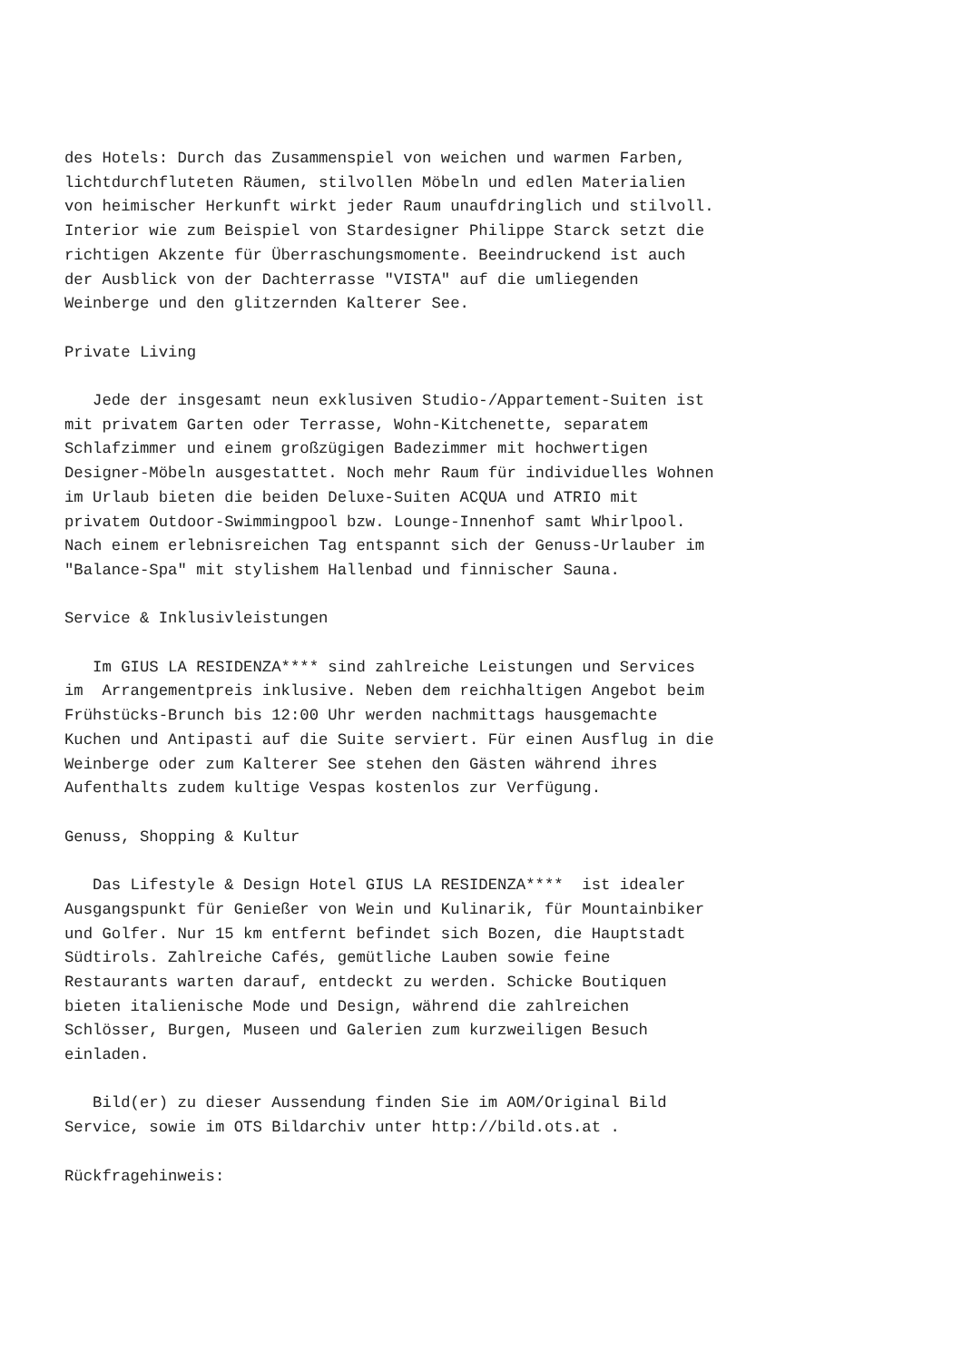des Hotels: Durch das Zusammenspiel von weichen und warmen Farben,
lichtdurchfluteten Räumen, stilvollen Möbeln und edlen Materialien
von heimischer Herkunft wirkt jeder Raum unaufdringlich und stilvoll.
Interior wie zum Beispiel von Stardesigner Philippe Starck setzt die
richtigen Akzente für Überraschungsmomente. Beeindruckend ist auch
der Ausblick von der Dachterrasse "VISTA" auf die umliegenden
Weinberge und den glitzernden Kalterer See.

Private Living

   Jede der insgesamt neun exklusiven Studio-/Appartement-Suiten ist
mit privatem Garten oder Terrasse, Wohn-Kitchenette, separatem
Schlafzimmer und einem großzügigen Badezimmer mit hochwertigen
Designer-Möbeln ausgestattet. Noch mehr Raum für individuelles Wohnen
im Urlaub bieten die beiden Deluxe-Suiten ACQUA und ATRIO mit
privatem Outdoor-Swimmingpool bzw. Lounge-Innenhof samt Whirlpool.
Nach einem erlebnisreichen Tag entspannt sich der Genuss-Urlauber im
"Balance-Spa" mit stylishem Hallenbad und finnischer Sauna.

Service & Inklusivleistungen

   Im GIUS LA RESIDENZA**** sind zahlreiche Leistungen und Services
im  Arrangementpreis inklusive. Neben dem reichhaltigen Angebot beim
Frühstücks-Brunch bis 12:00 Uhr werden nachmittags hausgemachte
Kuchen und Antipasti auf die Suite serviert. Für einen Ausflug in die
Weinberge oder zum Kalterer See stehen den Gästen während ihres
Aufenthalts zudem kultige Vespas kostenlos zur Verfügung.

Genuss, Shopping & Kultur

   Das Lifestyle & Design Hotel GIUS LA RESIDENZA****  ist idealer
Ausgangspunkt für Genießer von Wein und Kulinarik, für Mountainbiker
und Golfer. Nur 15 km entfernt befindet sich Bozen, die Hauptstadt
Südtirols. Zahlreiche Cafés, gemütliche Lauben sowie feine
Restaurants warten darauf, entdeckt zu werden. Schicke Boutiquen
bieten italienische Mode und Design, während die zahlreichen
Schlösser, Burgen, Museen und Galerien zum kurzweiligen Besuch
einladen.

   Bild(er) zu dieser Aussendung finden Sie im AOM/Original Bild
Service, sowie im OTS Bildarchiv unter http://bild.ots.at .

Rückfragehinweis: